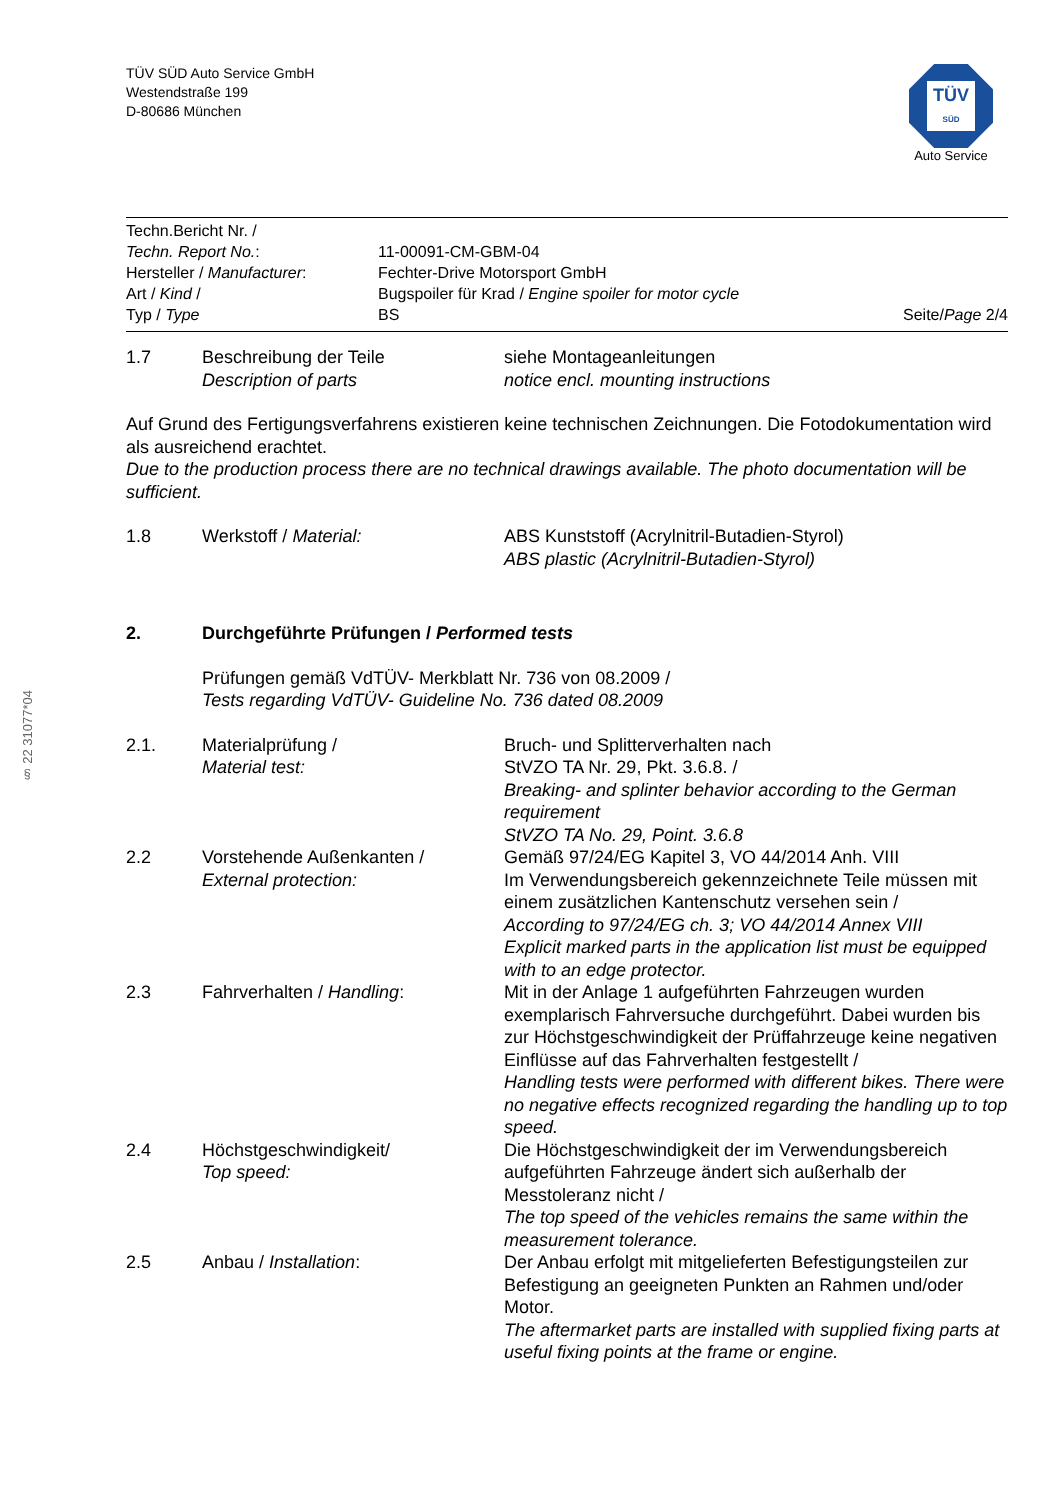§ 22 31077*04
TÜV SÜD Auto Service GmbH
Westendstraße 199
D-80686 München
TÜV
SÜD
Auto Service
Techn.Bericht Nr. /
Techn. Report No.:
11-00091-CM-GBM-04
Hersteller / Manufacturer: Fechter-Drive Motorsport GmbH
Art / Kind / Bugspoiler für Krad / Engine spoiler for motor cycle
Typ / Type BS Seite/Page 2/4
1.7 Beschreibung der Teile
Description of parts
siehe Montageanleitungen
notice encl. mounting instructions
Auf Grund des Fertigungsverfahrens existieren keine technischen Zeichnungen. Die Fotodokumentation wird als ausreichend erachtet.
Due to the production process there are no technical drawings available. The photo documentation will be sufficient.
1.8 Werkstoff / Material: ABS Kunststoff (Acrylnitril-Butadien-Styrol)
ABS plastic (Acrylnitril-Butadien-Styrol)
2. Durchgeführte Prüfungen / Performed tests
Prüfungen gemäß VdTÜV- Merkblatt Nr. 736 von 08.2009 /
Tests regarding VdTÜV- Guideline No. 736 dated 08.2009
2.1. Materialprüfung /
Material test:
Bruch- und Splitterverhalten nach
StVZO TA Nr. 29, Pkt. 3.6.8. /
Breaking- and splinter behavior according to the German requirement
StVZO TA No. 29, Point. 3.6.8
2.2 Vorstehende Außenkanten /
External protection:
Gemäß 97/24/EG Kapitel 3, VO 44/2014 Anh. VIII
Im Verwendungsbereich gekennzeichnete Teile müssen mit einem zusätzlichen Kantenschutz versehen sein /
According to 97/24/EG ch. 3; VO 44/2014 Annex VIII
Explicit marked parts in the application list must be equipped with to an edge protector.
2.3 Fahrverhalten / Handling: Mit in der Anlage 1 aufgeführten Fahrzeugen wurden exemplarisch Fahrversuche durchgeführt. Dabei wurden bis zur Höchstgeschwindigkeit der Prüffahrzeuge keine negativen Einflüsse auf das Fahrverhalten festgestellt /
Handling tests were performed with different bikes. There were no negative effects recognized regarding the handling up to top speed.
2.4 Höchstgeschwindigkeit/
Top speed:
Die Höchstgeschwindigkeit der im Verwendungsbereich aufgeführten Fahrzeuge ändert sich außerhalb der Messtoleranz nicht /
The top speed of the vehicles remains the same within the measurement tolerance.
2.5 Anbau / Installation: Der Anbau erfolgt mit mitgelieferten Befestigungsteilen zur Befestigung an geeigneten Punkten an Rahmen und/oder Motor.
The aftermarket parts are installed with supplied fixing parts at useful fixing points at the frame or engine.